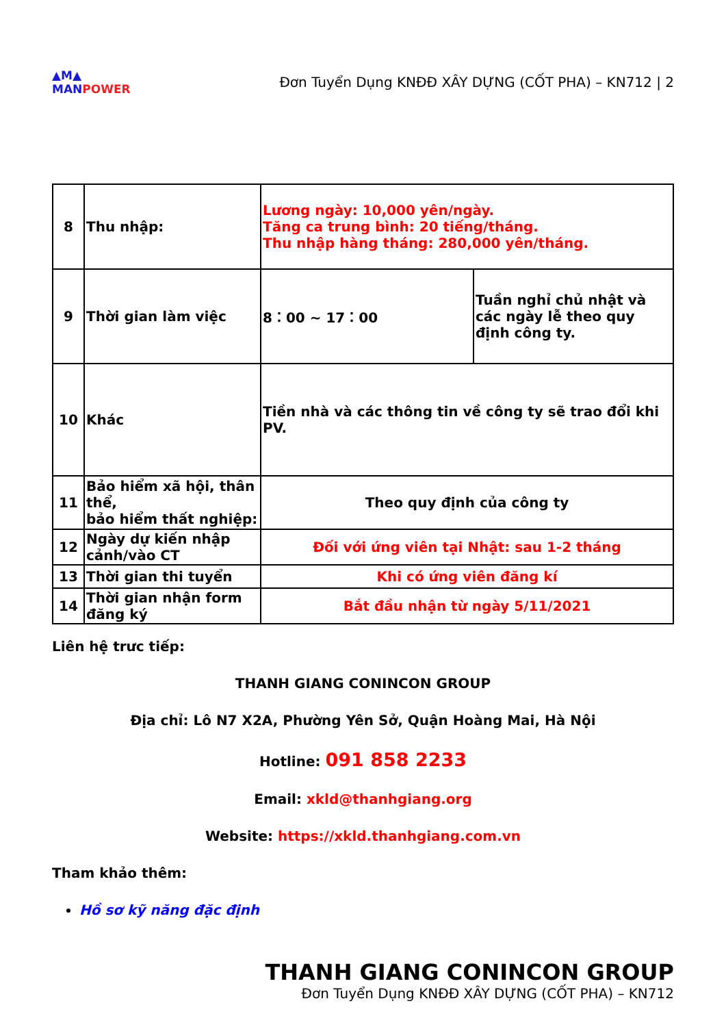▲M▲
MANPOWER
Đơn Tuyển Dụng KNĐĐ XÂY DỰNG (CỐT PHA) – KN712 | 2
| 8 | Thu nhập: | Lương ngày: 10,000 yên/ngày. Tăng ca trung bình: 20 tiếng/tháng. Thu nhập hàng tháng: 280,000 yên/tháng. | |
| 9 | Thời gian làm việc | 8：00 ~ 17：00 | Tuần nghỉ chủ nhật và các ngày lễ theo quy định công ty. |
| 10 | Khác | Tiền nhà và các thông tin về công ty sẽ trao đổi khi PV. | |
| 11 | Bảo hiểm xã hội, thân thể, bảo hiểm thất nghiệp: | Theo quy định của công ty | |
| 12 | Ngày dự kiến nhập cảnh/vào CT | Đối với ứng viên tại Nhật: sau 1-2 tháng | |
| 13 | Thời gian thi tuyển | Khi có ứng viên đăng kí | |
| 14 | Thời gian nhận form đăng ký | Bắt đầu nhận từ ngày 5/11/2021 | |
Liên hệ trưc tiếp:
THANH GIANG CONINCON GROUP
Địa chỉ: Lô N7 X2A, Phường Yên Sở, Quận Hoàng Mai, Hà Nội
Hotline: 091 858 2233
Email: xkld@thanhgiang.org
Website: https://xkld.thanhgiang.com.vn
Tham khảo thêm:
Hồ sơ kỹ năng đặc định
THANH GIANG CONINCON GROUP
Đơn Tuyển Dụng KNĐĐ XÂY DỰNG (CỐT PHA) – KN712